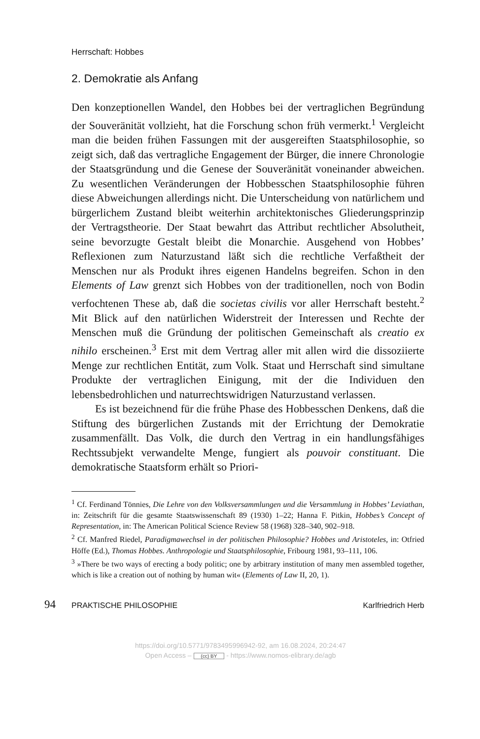Herrschaft: Hobbes
2. Demokratie als Anfang
Den konzeptionellen Wandel, den Hobbes bei der vertraglichen Begründung der Souveränität vollzieht, hat die Forschung schon früh vermerkt.<sup>1</sup> Vergleicht man die beiden frühen Fassungen mit der ausgereiften Staatsphilosophie, so zeigt sich, daß das vertragliche Engagement der Bürger, die innere Chronologie der Staatsgründung und die Genese der Souveränität voneinander abweichen. Zu wesentlichen Veränderungen der Hobbesschen Staatsphilosophie führen diese Abweichungen allerdings nicht. Die Unterscheidung von natürlichem und bürgerlichem Zustand bleibt weiterhin architektonisches Gliederungsprinzip der Vertragstheorie. Der Staat bewahrt das Attribut rechtlicher Absolutheit, seine bevorzugte Gestalt bleibt die Monarchie. Ausgehend von Hobbes’ Reflexionen zum Naturzustand läßt sich die rechtliche Verfaßtheit der Menschen nur als Produkt ihres eigenen Handelns begreifen. Schon in den Elements of Law grenzt sich Hobbes von der traditionellen, noch von Bodin verfochtenen These ab, daß die societas civilis vor aller Herrschaft besteht.<sup>2</sup> Mit Blick auf den natürlichen Widerstreit der Interessen und Rechte der Menschen muß die Gründung der politischen Gemeinschaft als creatio ex nihilo erscheinen.<sup>3</sup> Erst mit dem Vertrag aller mit allen wird die dissoziierte Menge zur rechtlichen Entität, zum Volk. Staat und Herrschaft sind simultane Produkte der vertraglichen Einigung, mit der die Individuen den lebensbedrohlichen und naturrechtswidrigen Naturzustand verlassen.
Es ist bezeichnend für die frühe Phase des Hobbesschen Denkens, daß die Stiftung des bürgerlichen Zustands mit der Errichtung der Demokratie zusammenfällt. Das Volk, die durch den Vertrag in ein handlungsfähiges Rechtssubjekt verwandelte Menge, fungiert als pouvoir constituant. Die demokratische Staatsform erhält so Priori-
<sup>1</sup> Cf. Ferdinand Tönnies, Die Lehre von den Volksversammlungen und die Versammlung in Hobbes’ Leviathan, in: Zeitschrift für die gesamte Staatswissenschaft 89 (1930) 1–22; Hanna F. Pitkin, Hobbes’s Concept of Representation, in: The American Political Science Review 58 (1968) 328–340, 902–918.
<sup>2</sup> Cf. Manfred Riedel, Paradigmawechsel in der politischen Philosophie? Hobbes und Aristoteles, in: Otfried Höffe (Ed.), Thomas Hobbes. Anthropologie und Staatsphilosophie, Fribourg 1981, 93–111, 106.
<sup>3</sup> »There be two ways of erecting a body politic; one by arbitrary institution of many men assembled together, which is like a creation out of nothing by human wit« (Elements of Law II, 20, 1).
94 PRAKTISCHE PHILOSOPHIE Karlfriedrich Herb
https://doi.org/10.5771/9783495996942-92, am 16.08.2024, 20:24:47
Open Access – (cc) BY - https://www.nomos-elibrary.de/agb